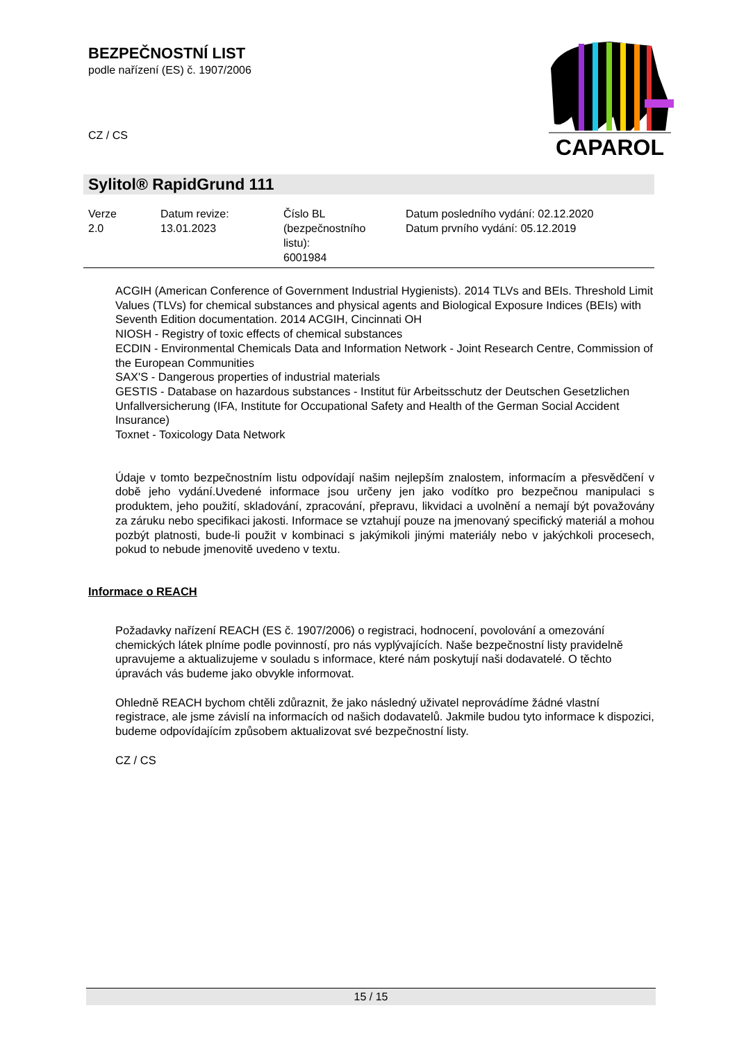BEZPEČNOSTNÍ LIST
podle nařízení (ES) č. 1907/2006
CZ / CS
CAPAROL
Sylitol® RapidGrund 111
| Verze 2.0 | Datum revize: 13.01.2023 | Číslo BL (bezpečnostního listu): 6001984 | Datum posledního vydání: 02.12.2020 Datum prvního vydání: 05.12.2019 |
ACGIH (American Conference of Government Industrial Hygienists). 2014 TLVs and BEIs. Threshold Limit Values (TLVs) for chemical substances and physical agents and Biological Exposure Indices (BEIs) with Seventh Edition documentation. 2014 ACGIH, Cincinnati OH
NIOSH - Registry of toxic effects of chemical substances
ECDIN - Environmental Chemicals Data and Information Network - Joint Research Centre, Commission of the European Communities
SAX'S - Dangerous properties of industrial materials
GESTIS - Database on hazardous substances - Institut für Arbeitsschutz der Deutschen Gesetzlichen Unfallversicherung (IFA, Institute for Occupational Safety and Health of the German Social Accident Insurance)
Toxnet - Toxicology Data Network
Údaje v tomto bezpečnostním listu odpovídají našim nejlepším znalostem, informacím a přesvědčení v době jeho vydání.Uvedené informace jsou určeny jen jako vodítko pro bezpečnou manipulaci s produktem, jeho použití, skladování, zpracování, přepravu, likvidaci a uvolnění a nemají být považovány za záruku nebo specifikaci jakosti. Informace se vztahují pouze na jmenovaný specifický materiál a mohou pozbýt platnosti, bude-li použit v kombinaci s jakýmikoli jinými materiály nebo v jakýchkoli procesech, pokud to nebude jmenovitě uvedeno v textu.
Požadavky nařízení REACH (ES č. 1907/2006) o registraci, hodnocení, povolování a omezování chemických látek plníme podle povinností, pro nás vyplývajících. Naše bezpečnostní listy pravidelně upravujeme a aktualizujeme v souladu s informace, které nám poskytují naši dodavatelé. O těchto úpravách vás budeme jako obvykle informovat.
Ohledně REACH bychom chtěli zdůraznit, že jako následný uživatel neprovádíme žádné vlastní registrace, ale jsme závislí na informacích od našich dodavatelů. Jakmile budou tyto informace k dispozici, budeme odpovídajícím způsobem aktualizovat své bezpečnostní listy.
CZ / CS
Informace o REACH
15 / 15